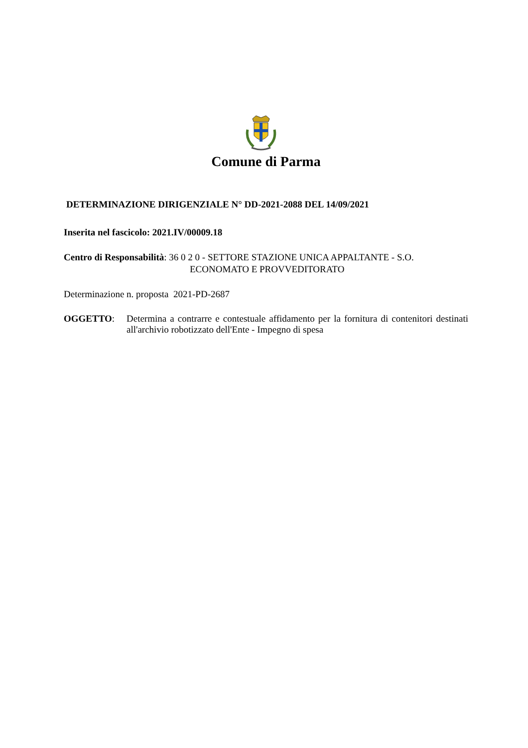Comune di Parma
DETERMINAZIONE DIRIGENZIALE N° DD-2021-2088 DEL 14/09/2021
Inserita nel fascicolo: 2021.IV/00009.18
Centro di Responsabilità: 36 0 2 0 - SETTORE STAZIONE UNICA APPALTANTE - S.O.
ECONOMATO E PROVVEDITORATO
Determinazione n. proposta 2021-PD-2687
OGGETTO: Determina a contrarre e contestuale affidamento per la fornitura di contenitori destinati all'archivio robotizzato dell'Ente - Impegno di spesa